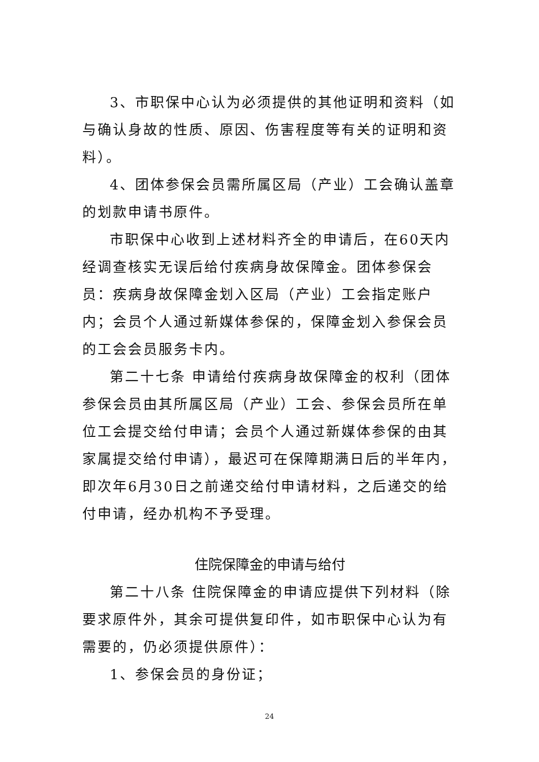3、市职保中心认为必须提供的其他证明和资料（如与确认身故的性质、原因、伤害程度等有关的证明和资料）。
4、团体参保会员需所属区局（产业）工会确认盖章的划款申请书原件。
市职保中心收到上述材料齐全的申请后，在60天内经调查核实无误后给付疾病身故保障金。团体参保会员：疾病身故保障金划入区局（产业）工会指定账户内；会员个人通过新媒体参保的，保障金划入参保会员的工会会员服务卡内。
第二十七条 申请给付疾病身故保障金的权利（团体参保会员由其所属区局（产业）工会、参保会员所在单位工会提交给付申请；会员个人通过新媒体参保的由其家属提交给付申请），最迟可在保障期满日后的半年内，即次年6月30日之前递交给付申请材料，之后递交的给付申请，经办机构不予受理。
住院保障金的申请与给付
第二十八条 住院保障金的申请应提供下列材料（除要求原件外，其余可提供复印件，如市职保中心认为有需要的，仍必须提供原件）：
1、参保会员的身份证；
24